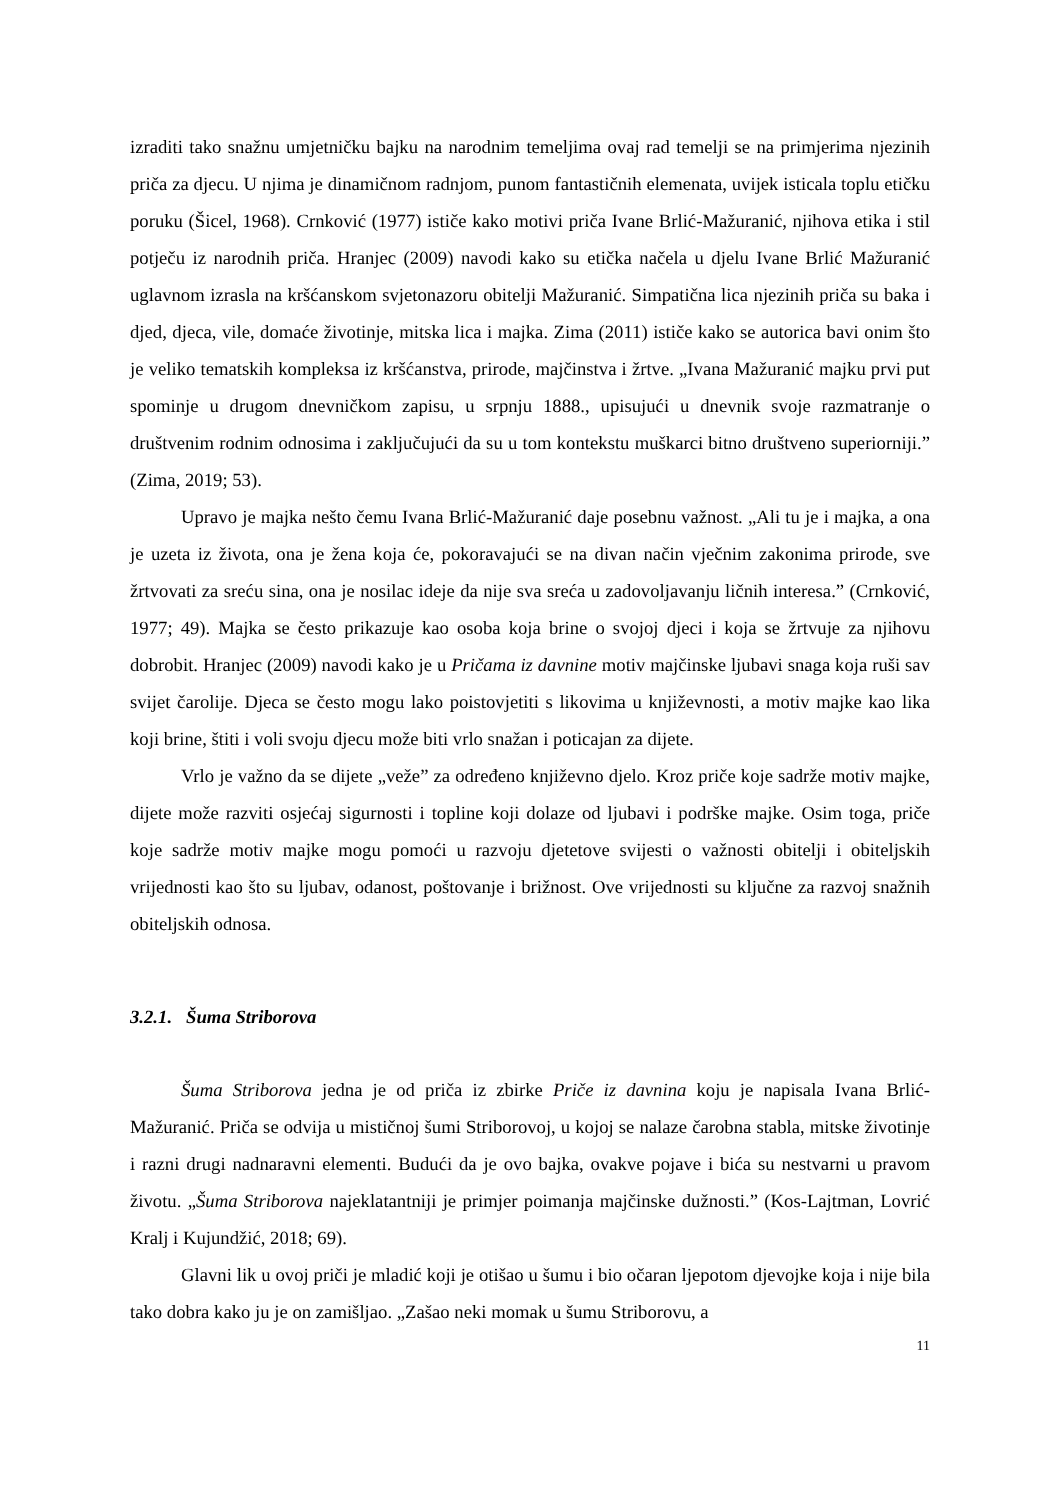izraditi tako snažnu umjetničku bajku na narodnim temeljima ovaj rad temelji se na primjerima njezinih priča za djecu. U njima je dinamičnom radnjom, punom fantastičnih elemenata, uvijek isticala toplu etičku poruku (Šicel, 1968). Crnković (1977) ističe kako motivi priča Ivane Brlić-Mažuranić, njihova etika i stil potječu iz narodnih priča. Hranjec (2009) navodi kako su etička načela u djelu Ivane Brlić Mažuranić uglavnom izrasla na kršćanskom svjetonazoru obitelji Mažuranić. Simpatična lica njezinih priča su baka i djed, djeca, vile, domaće životinje, mitska lica i majka. Zima (2011) ističe kako se autorica bavi onim što je veliko tematskih kompleksa iz kršćanstva, prirode, majčinstva i žrtve. „Ivana Mažuranić majku prvi put spominje u drugom dnevničkom zapisu, u srpnju 1888., upisujući u dnevnik svoje razmatranje o društvenim rodnim odnosima i zaključujući da su u tom kontekstu muškarci bitno društveno superiorniji.” (Zima, 2019; 53).
Upravo je majka nešto čemu Ivana Brlić-Mažuranić daje posebnu važnost. „Ali tu je i majka, a ona je uzeta iz života, ona je žena koja će, pokoravajući se na divan način vječnim zakonima prirode, sve žrtvovati za sreću sina, ona je nosilac ideje da nije sva sreća u zadovoljavanju ličnih interesa.” (Crnković, 1977; 49). Majka se često prikazuje kao osoba koja brine o svojoj djeci i koja se žrtvuje za njihovu dobrobit. Hranjec (2009) navodi kako je u Pričama iz davnine motiv majčinske ljubavi snaga koja ruši sav svijet čarolije. Djeca se često mogu lako poistovjetiti s likovima u književnosti, a motiv majke kao lika koji brine, štiti i voli svoju djecu može biti vrlo snažan i poticajan za dijete.
Vrlo je važno da se dijete „veže” za određeno književno djelo. Kroz priče koje sadrže motiv majke, dijete može razviti osjećaj sigurnosti i topline koji dolaze od ljubavi i podrške majke. Osim toga, priče koje sadrže motiv majke mogu pomoći u razvoju djetetove svijesti o važnosti obitelji i obiteljskih vrijednosti kao što su ljubav, odanost, poštovanje i brižnost. Ove vrijednosti su ključne za razvoj snažnih obiteljskih odnosa.
3.2.1. Šuma Striborova
Šuma Striborova jedna je od priča iz zbirke Priče iz davnina koju je napisala Ivana Brlić-Mažuranić. Priča se odvija u mističnoj šumi Striborovoj, u kojoj se nalaze čarobna stabla, mitske životinje i razni drugi nadnaravni elementi. Budući da je ovo bajka, ovakve pojave i bića su nestvarni u pravom životu. „Šuma Striborova najeklatantniji je primjer poimanja majčinske dužnosti.” (Kos-Lajtman, Lovrić Kralj i Kujundžić, 2018; 69).
Glavni lik u ovoj priči je mladić koji je otišao u šumu i bio očaran ljepotom djevojke koja i nije bila tako dobra kako ju je on zamišljao. „Zašao neki momak u šumu Striborovu, a
11